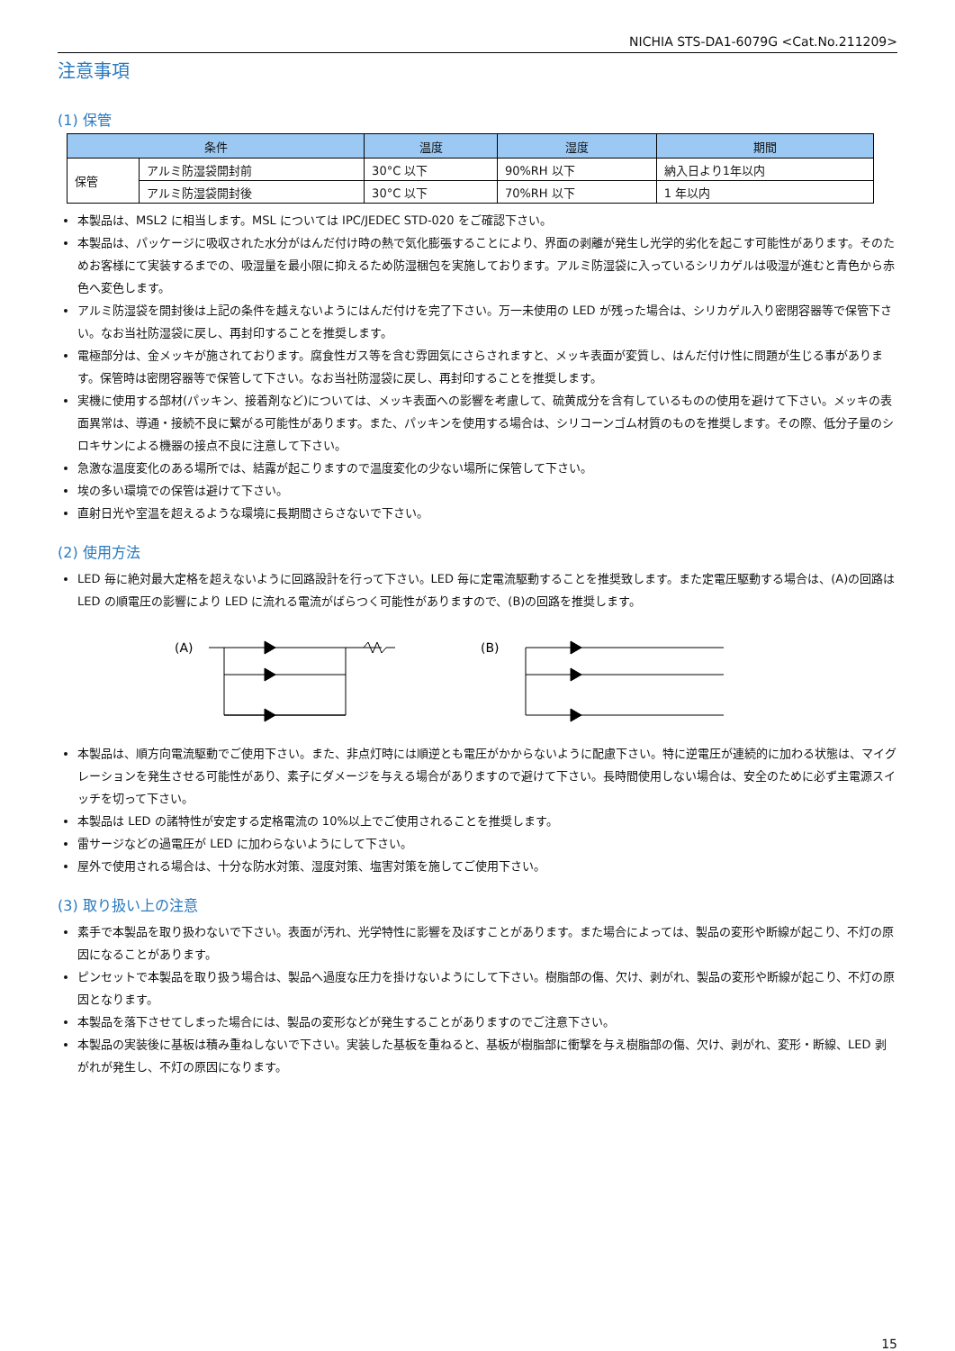NICHIA STS-DA1-6079G <Cat.No.211209>
注意事項
(1) 保管
| 条件 | | 温度 | 湿度 | 期間 |
| --- | --- | --- | --- | --- |
| 保管 | アルミ防湿袋開封前 | 30°C 以下 | 90%RH 以下 | 納入日より1年以内 |
| | アルミ防湿袋開封後 | 30°C 以下 | 70%RH 以下 | 1 年以内 |
本製品は、MSL2 に相当します。MSL については IPC/JEDEC STD-020 をご確認下さい。
本製品は、パッケージに吸収された水分がはんだ付け時の熱で気化膨張することにより、界面の剥離が発生し光学的劣化を起こす可能性があります。そのためお客様にて実装するまでの、吸湿量を最小限に抑えるため防湿梱包を実施しております。アルミ防湿袋に入っているシリカゲルは吸湿が進むと青色から赤色へ変色します。
アルミ防湿袋を開封後は上記の条件を越えないようにはんだ付けを完了下さい。万一未使用の LED が残った場合は、シリカゲル入り密閉容器等で保管下さい。なお当社防湿袋に戻し、再封印することを推奨します。
電極部分は、金メッキが施されております。腐食性ガス等を含む雰囲気にさらされますと、メッキ表面が変質し、はんだ付け性に問題が生じる事があります。保管時は密閉容器等で保管して下さい。なお当社防湿袋に戻し、再封印することを推奨します。
実機に使用する部材(パッキン、接着剤など)については、メッキ表面への影響を考慮して、硫黄成分を含有しているものの使用を避けて下さい。メッキの表面異常は、導通・接続不良に繋がる可能性があります。また、パッキンを使用する場合は、シリコーンゴム材質のものを推奨します。その際、低分子量のシロキサンによる機器の接点不良に注意して下さい。
急激な温度変化のある場所では、結露が起こりますので温度変化の少ない場所に保管して下さい。
埃の多い環境での保管は避けて下さい。
直射日光や室温を超えるような環境に長期間さらさないで下さい。
(2) 使用方法
LED 毎に絶対最大定格を超えないように回路設計を行って下さい。LED 毎に定電流駆動することを推奨致します。また定電圧駆動する場合は、(A)の回路は LED の順電圧の影響により LED に流れる電流がばらつく可能性がありますので、(B)の回路を推奨します。
(A)
(B)
本製品は、順方向電流駆動でご使用下さい。また、非点灯時には順逆とも電圧がかからないように配慮下さい。特に逆電圧が連続的に加わる状態は、マイグレーションを発生させる可能性があり、素子にダメージを与える場合がありますので避けて下さい。長時間使用しない場合は、安全のために必ず主電源スイッチを切って下さい。
本製品は LED の諸特性が安定する定格電流の 10%以上でご使用されることを推奨します。
雷サージなどの過電圧が LED に加わらないようにして下さい。
屋外で使用される場合は、十分な防水対策、湿度対策、塩害対策を施してご使用下さい。
(3) 取り扱い上の注意
素手で本製品を取り扱わないで下さい。表面が汚れ、光学特性に影響を及ぼすことがあります。また場合によっては、製品の変形や断線が起こり、不灯の原因になることがあります。
ピンセットで本製品を取り扱う場合は、製品へ過度な圧力を掛けないようにして下さい。樹脂部の傷、欠け、剥がれ、製品の変形や断線が起こり、不灯の原因となります。
本製品を落下させてしまった場合には、製品の変形などが発生することがありますのでご注意下さい。
本製品の実装後に基板は積み重ねしないで下さい。実装した基板を重ねると、基板が樹脂部に衝撃を与え樹脂部の傷、欠け、剥がれ、変形・断線、LED 剥がれが発生し、不灯の原因になります。
15